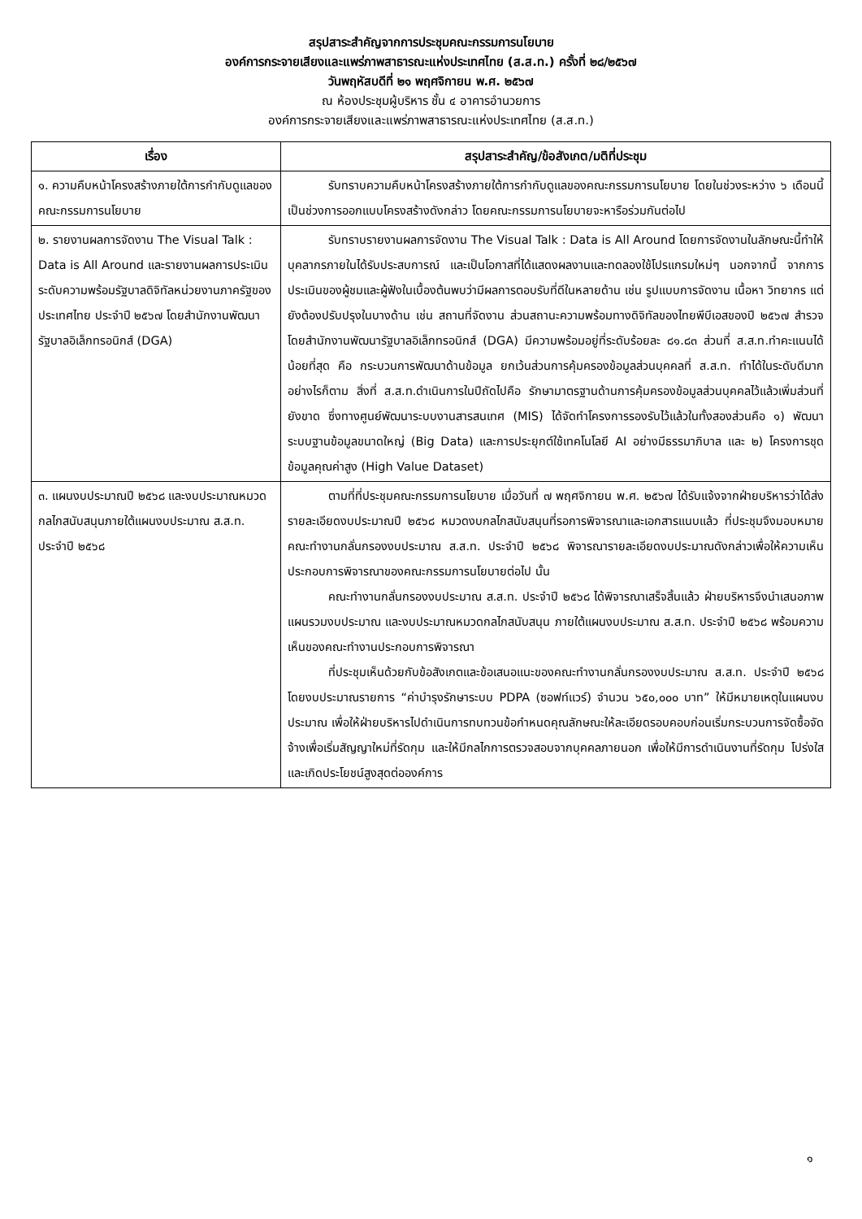สรุปสาระสำคัญจากการประชุมคณะกรรมการนโยบาย
องค์การกระจายเสียงและแพร่ภาพสาธารณะแห่งประเทศไทย (ส.ส.ท.) ครั้งที่ ๒๘/๒๕๖๗
วันพฤหัสบดีที่ ๒๑ พฤศจิกายน พ.ศ. ๒๕๖๗
ณ ห้องประชุมผู้บริหาร ชั้น ๔ อาคารอำนวยการ
องค์การกระจายเสียงและแพร่ภาพสาธารณะแห่งประเทศไทย (ส.ส.ท.)
| เรื่อง | สรุปสาระสำคัญ/ข้อสังเกต/มติที่ประชุม |
| --- | --- |
| ๑. ความคืบหน้าโครงสร้างภายใต้การกำกับดูแลของคณะกรรมการนโยบาย | รับทราบความคืบหน้าโครงสร้างภายใต้การกำกับดูแลของคณะกรรมการนโยบาย โดยในช่วงระหว่าง ๖ เดือนนี้ เป็นช่วงการออกแบบโครงสร้างดังกล่าว โดยคณะกรรมการนโยบายจะหารือร่วมกันต่อไป |
| ๒. รายงานผลการจัดงาน The Visual Talk : Data is All Around และรายงานผลการประเมินระดับความพร้อมรัฐบาลดิจิทัลหน่วยงานภาครัฐของประเทศไทย ประจำปี ๒๕๖๗ โดยสำนักงานพัฒนารัฐบาลอิเล็กทรอนิกส์ (DGA) | รับทราบรายงานผลการจัดงาน The Visual Talk : Data is All Around โดยการจัดงานในลักษณะนี้ทำให้บุคลากรภายในได้รับประสบการณ์ และเป็นโอกาสที่ได้แสดงผลงานและทดลองใช้โปรแกรมใหม่ๆ นอกจากนี้ จากการประเมินของผู้ชมและผู้ฟังในเบื้องต้นพบว่ามีผลการตอบรับที่ดีในหลายด้าน เช่น รูปแบบการจัดงาน เนื้อหา วิทยากร แต่ยังต้องปรับปรุงในบางด้าน เช่น สถานที่จัดงาน ส่วนสถานะความพร้อมทางดิจิทัลของไทยพีบีเอสของปี ๒๕๖๗ สำรวจโดยสำนักงานพัฒนารัฐบาลอิเล็กทรอนิกส์ (DGA) มีความพร้อมอยู่ที่ระดับร้อยละ ๘๑.๘๓ ส่วนที่ ส.ส.ท.ทำคะแนนได้น้อยที่สุด คือ กระบวนการพัฒนาด้านข้อมูล ยกเว้นส่วนการคุ้มครองข้อมูลส่วนบุคคลที่ ส.ส.ท. ทำได้ในระดับดีมาก อย่างไรก็ตาม สิ่งที่ ส.ส.ท.ดำเนินการในปีถัดไปคือ รักษามาตรฐานด้านการคุ้มครองข้อมูลส่วนบุคคลไว้แล้วเพิ่มส่วนที่ยังขาด ซึ่งทางศูนย์พัฒนาระบบงานสารสนเทศ (MIS) ได้จัดทำโครงการรองรับไว้แล้วในทั้งสองส่วนคือ ๑) พัฒนาระบบฐานข้อมูลขนาดใหญ่ (Big Data) และการประยุกต์ใช้เทคโนโลยี AI อย่างมีธรรมาภิบาล และ ๒) โครงการชุดข้อมูลคุณค่าสูง (High Value Dataset) |
| ๓. แผนงบประมาณปี ๒๕๖๘ และงบประมาณหมวดกลไกสนับสนุนภายใต้แผนงบประมาณ ส.ส.ท. ประจำปี ๒๕๖๘ | ตามที่ที่ประชุมคณะกรรมการนโยบาย เมื่อวันที่ ๗ พฤศจิกายน พ.ศ. ๒๕๖๗ ได้รับแจ้งจากฝ่ายบริหารว่าได้ส่งรายละเอียดงบประมาณปี ๒๕๖๘ หมวดงบกลไกสนับสนุนที่รอการพิจารณาและเอกสารแนบแล้ว ที่ประชุมจึงมอบหมายคณะทำงานกลั่นกรองงบประมาณ ส.ส.ท. ประจำปี ๒๕๖๘ พิจารณารายละเอียดงบประมาณดังกล่าวเพื่อให้ความเห็นประกอบการพิจารณาของคณะกรรมการนโยบายต่อไป นั้น คณะทำงานกลั่นกรองงบประมาณ ส.ส.ท. ประจำปี ๒๕๖๘ ได้พิจารณาเสร็จสิ้นแล้ว ฝ่ายบริหารจึงนำเสนอภาพแผนรวมงบประมาณ และงบประมาณหมวดกลไกสนับสนุน ภายใต้แผนงบประมาณ ส.ส.ท. ประจำปี ๒๕๖๘ พร้อมความเห็นของคณะทำงานประกอบการพิจารณา ที่ประชุมเห็นด้วยกับข้อสังเกตและข้อเสนอแนะของคณะทำงานกลั่นกรองงบประมาณ ส.ส.ท. ประจำปี ๒๕๖๘ โดยงบประมาณรายการ “ค่าบำรุงรักษาระบบ PDPA (ซอฟท์แวร์) จำนวน ๖๕๐,๐๐๐ บาท” ให้มีหมายเหตุในแผนงบประมาณ เพื่อให้ฝ่ายบริหารไปดำเนินการทบทวนข้อกำหนดคุณลักษณะให้ละเอียดรอบคอบก่อนเริ่มกระบวนการจัดซื้อจัดจ้างเพื่อเริ่มสัญญาใหม่ที่รัดกุม และให้มีกลไกการตรวจสอบจากบุคคลภายนอก เพื่อให้มีการดำเนินงานที่รัดกุม โปร่งใส และเกิดประโยชน์สูงสุดต่อองค์การ |
๑